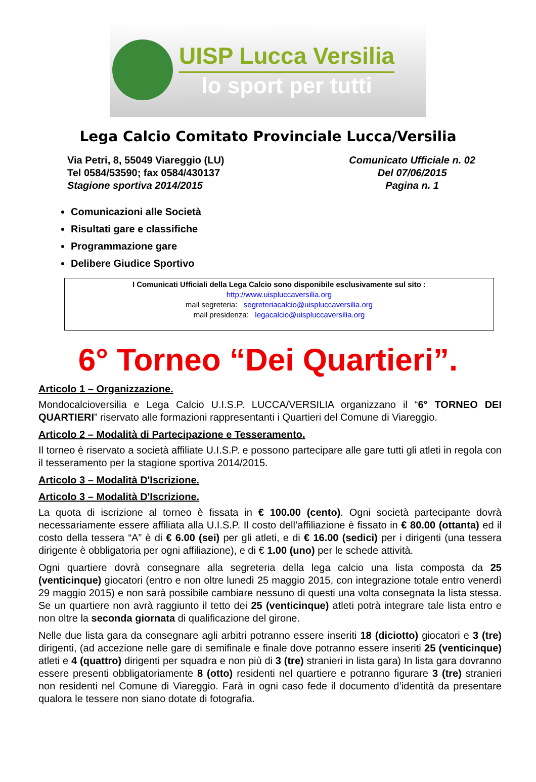UISP Lucca Versilia
lo sport per tutti
Lega Calcio Comitato Provinciale Lucca/Versilia
Via Petri, 8, 55049 Viareggio (LU)
Tel 0584/53590; fax 0584/430137
Stagione sportiva 2014/2015
Comunicato Ufficiale n. 02
Del 07/06/2015
Pagina n. 1
Comunicazioni alle Società
Risultati gare e classifiche
Programmazione gare
Delibere Giudice Sportivo
I Comunicati Ufficiali della Lega Calcio sono disponibile esclusivamente sul sito :
http://www.uispluccaversilia.org
mail segreteria: segreteriacalcio@uispluccaversilia.org
mail presidenza: legacalcio@uispluccaversilia.org
6° Torneo “Dei Quartieri”.
Articolo 1 – Organizzazione.
Mondocalcioversilia e Lega Calcio U.I.S.P. LUCCA/VERSILIA organizzano il “6° TORNEO DEI QUARTIERI” riservato alle formazioni rappresentanti i Quartieri del Comune di Viareggio.
Articolo 2 – Modalità di Partecipazione e Tesseramento.
Il torneo è riservato a società affiliate U.I.S.P. e possono partecipare alle gare tutti gli atleti in regola con il tesseramento per la stagione sportiva 2014/2015.
Articolo 3 – Modalità D'Iscrizione.
Articolo 3 – Modalità D'Iscrizione.
La quota di iscrizione al torneo è fissata in € 100.00 (cento). Ogni società partecipante dovrà necessariamente essere affiliata alla U.I.S.P. Il costo dell’affiliazione è fissato in € 80.00 (ottanta) ed il costo della tessera “A” è di € 6.00 (sei) per gli atleti, e di € 16.00 (sedici) per i dirigenti (una tessera dirigente è obbligatoria per ogni affiliazione), e di € 1.00 (uno) per le schede attività.
Ogni quartiere dovrà consegnare alla segreteria della lega calcio una lista composta da 25 (venticinque) giocatori (entro e non oltre lunedì 25 maggio 2015, con integrazione totale entro venerdì 29 maggio 2015) e non sarà possibile cambiare nessuno di questi una volta consegnata la lista stessa. Se un quartiere non avrà raggiunto il tetto dei 25 (venticinque) atleti potrà integrare tale lista entro e non oltre la seconda giornata di qualificazione del girone.
Nelle due lista gara da consegnare agli arbitri potranno essere inseriti 18 (diciotto) giocatori e 3 (tre) dirigenti, (ad accezione nelle gare di semifinale e finale dove potranno essere inseriti 25 (venticinque) atleti e 4 (quattro) dirigenti per squadra e non più di 3 (tre) stranieri in lista gara) In lista gara dovranno essere presenti obbligatoriamente 8 (otto) residenti nel quartiere e potranno figurare 3 (tre) stranieri non residenti nel Comune di Viareggio. Farà in ogni caso fede il documento d’identità da presentare qualora le tessere non siano dotate di fotografia.